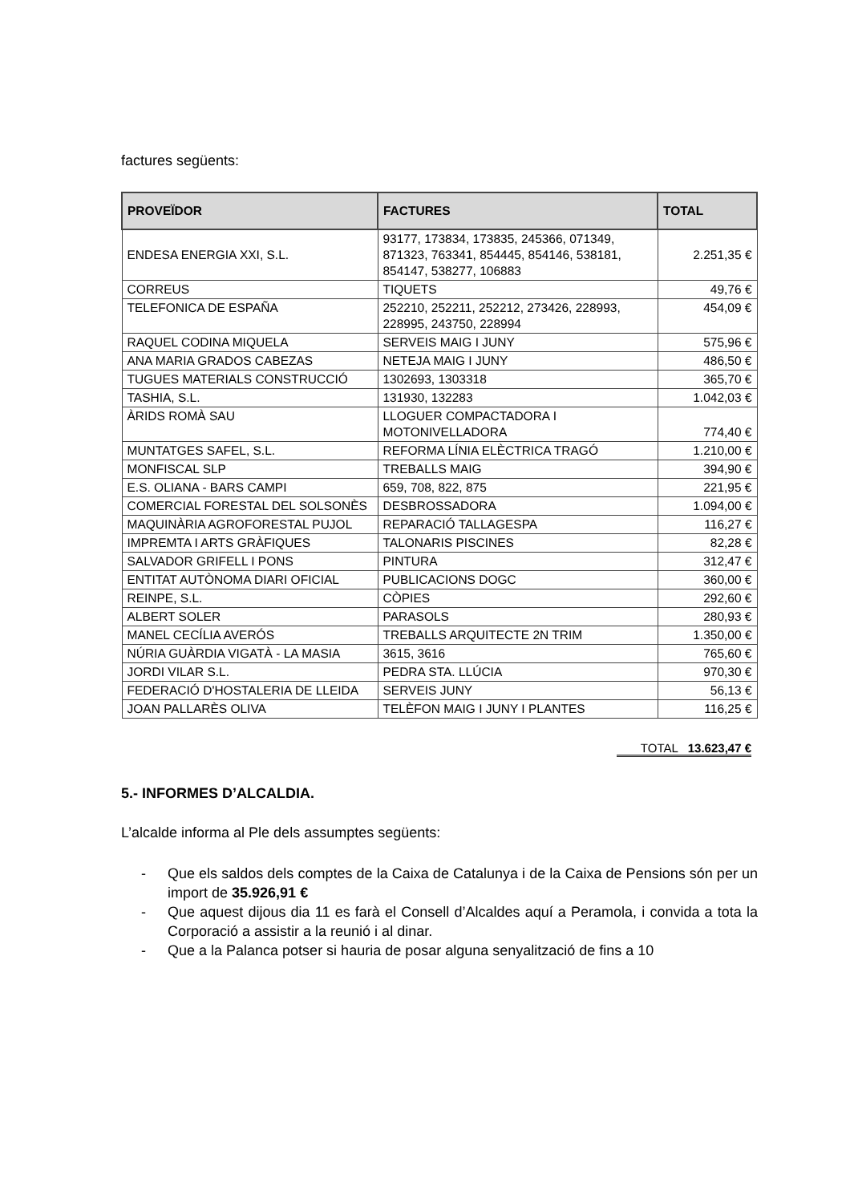factures següents:
| PROVEÏDOR | FACTURES | TOTAL |
| --- | --- | --- |
| ENDESA ENERGIA XXI, S.L. | 93177, 173834, 173835, 245366, 071349, 871323, 763341, 854445, 854146, 538181, 854147, 538277, 106883 | 2.251,35 € |
| CORREUS | TIQUETS | 49,76 € |
| TELEFONICA DE ESPAÑA | 252210, 252211, 252212, 273426, 228993, 228995, 243750, 228994 | 454,09 € |
| RAQUEL CODINA MIQUELA | SERVEIS MAIG I JUNY | 575,96 € |
| ANA MARIA GRADOS CABEZAS | NETEJA MAIG I JUNY | 486,50 € |
| TUGUES MATERIALS CONSTRUCCIÓ | 1302693, 1303318 | 365,70 € |
| TASHIA, S.L. | 131930, 132283 | 1.042,03 € |
| ÀRIDS ROMÀ SAU | LLOGUER COMPACTADORA I MOTONIVELLADORA | 774,40 € |
| MUNTATGES SAFEL, S.L. | REFORMA LÍNIA ELÈCTRICA TRAGÓ | 1.210,00 € |
| MONFISCAL SLP | TREBALLS MAIG | 394,90 € |
| E.S. OLIANA - BARS CAMPI | 659, 708, 822, 875 | 221,95 € |
| COMERCIAL FORESTAL DEL SOLSONÈS | DESBROSSADORA | 1.094,00 € |
| MAQUINÀRIA AGROFORESTAL PUJOL | REPARACIÓ TALLAGESPA | 116,27 € |
| IMPREMTA I ARTS GRÀFIQUES | TALONARIS PISCINES | 82,28 € |
| SALVADOR GRIFELL I PONS | PINTURA | 312,47 € |
| ENTITAT AUTÒNOMA DIARI OFICIAL | PUBLICACIONS DOGC | 360,00 € |
| REINPE, S.L. | CÒPIES | 292,60 € |
| ALBERT SOLER | PARASOLS | 280,93 € |
| MANEL CECÍLIA AVERÓS | TREBALLS ARQUITECTE 2N TRIM | 1.350,00 € |
| NÚRIA GUÀRDIA VIGATÀ - LA MASIA | 3615, 3616 | 765,60 € |
| JORDI VILAR S.L. | PEDRA STA. LLÚCIA | 970,30 € |
| FEDERACIÓ D'HOSTALERIA DE LLEIDA | SERVEIS JUNY | 56,13 € |
| JOAN PALLARÈS OLIVA | TELÈFON MAIG I JUNY I PLANTES | 116,25 € |
TOTAL 13.623,47 €
5.- INFORMES D’ALCALDIA.
L’alcalde informa al Ple dels assumptes següents:
- Que els saldos dels comptes de la Caixa de Catalunya i de la Caixa de Pensions són per un import de 35.926,91 €
- Que aquest dijous dia 11 es farà el Consell d’Alcaldes aquí a Peramola, i convida a tota la Corporació a assistir a la reunió i al dinar.
- Que a la Palanca potser si hauria de posar alguna senyalització de fins a 10